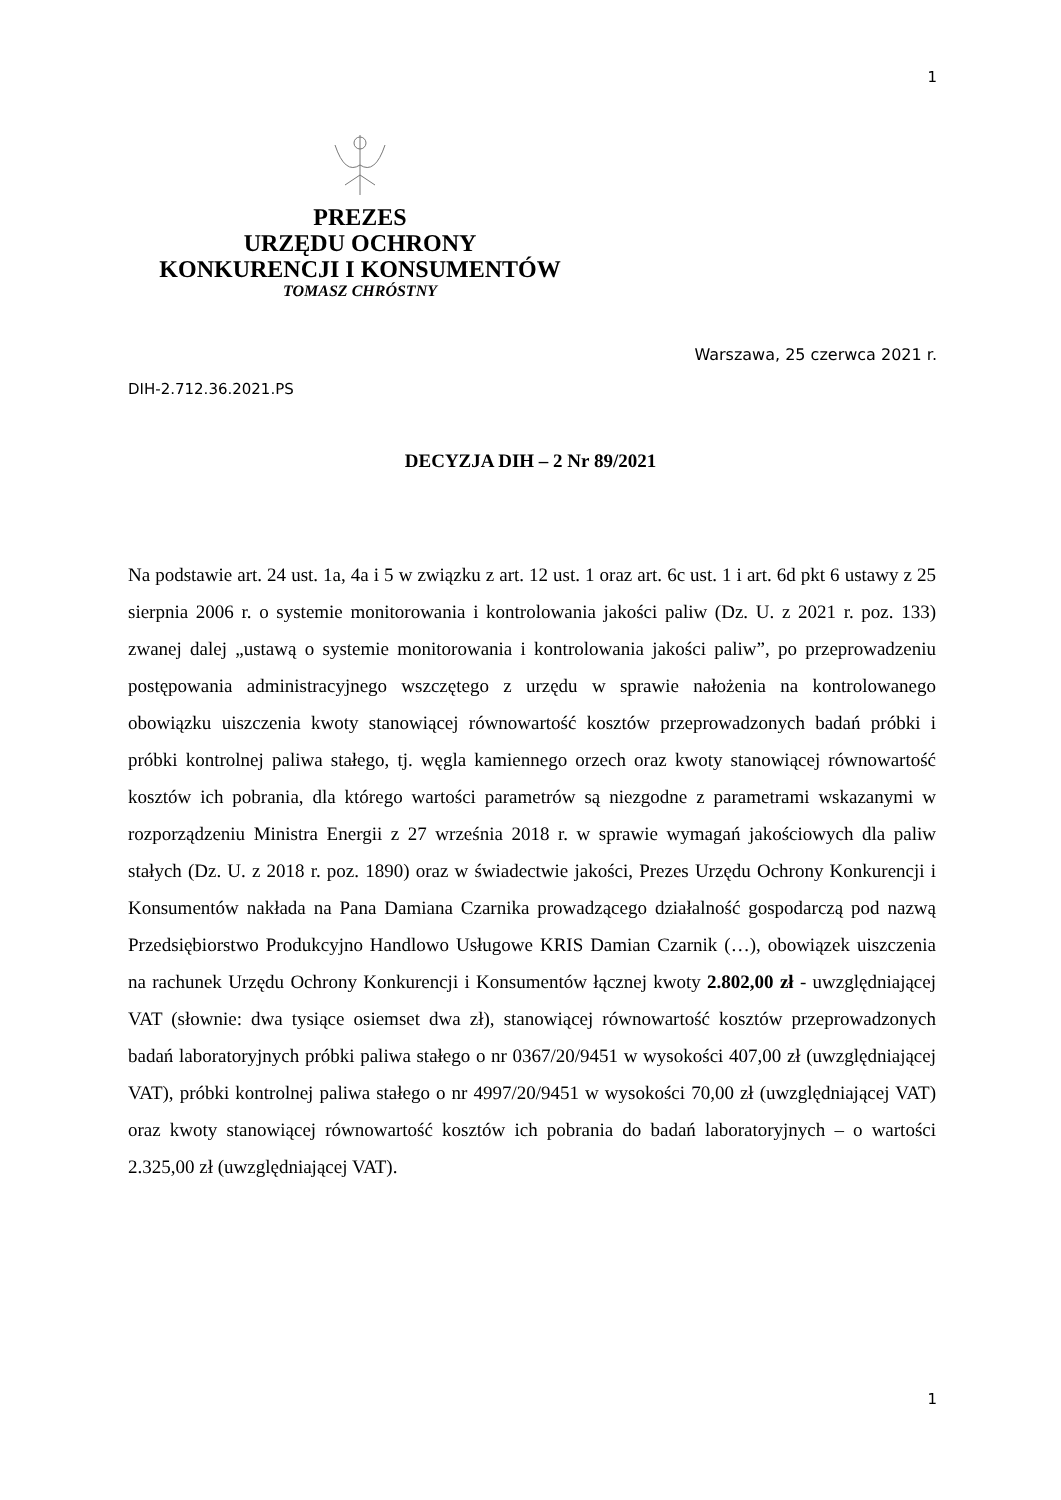1
PREZES
URZĘDU OCHRONY
KONKURENCJI I KONSUMENTÓW
TOMASZ CHRÓSTNY
Warszawa, 25 czerwca 2021 r.
DIH-2.712.36.2021.PS
DECYZJA DIH – 2 Nr 89/2021
Na podstawie art. 24 ust. 1a, 4a i 5 w związku z art. 12 ust. 1 oraz art. 6c ust. 1 i art. 6d pkt 6 ustawy z 25 sierpnia 2006 r. o systemie monitorowania i kontrolowania jakości paliw (Dz. U. z 2021 r. poz. 133) zwanej dalej „ustawą o systemie monitorowania i kontrolowania jakości paliw”, po przeprowadzeniu postępowania administracyjnego wszczętego z urzędu w sprawie nałożenia na kontrolowanego obowiązku uiszczenia kwoty stanowiącej równowartość kosztów przeprowadzonych badań próbki i próbki kontrolnej paliwa stałego, tj. węgla kamiennego orzech oraz kwoty stanowiącej równowartość kosztów ich pobrania, dla którego wartości parametrów są niezgodne z parametrami wskazanymi w rozporządzeniu Ministra Energii z 27 września 2018 r. w sprawie wymagań jakościowych dla paliw stałych (Dz. U. z 2018 r. poz. 1890) oraz w świadectwie jakości, Prezes Urzędu Ochrony Konkurencji i Konsumentów nakłada na Pana Damiana Czarnika prowadzącego działalność gospodarczą pod nazwą Przedsiębiorstwo Produkcyjno Handlowo Usługowe KRIS Damian Czarnik (…), obowiązek uiszczenia na rachunek Urzędu Ochrony Konkurencji i Konsumentów łącznej kwoty 2.802,00 zł - uwzględniającej VAT (słownie: dwa tysiące osiemset dwa zł), stanowiącej równowartość kosztów przeprowadzonych badań laboratoryjnych próbki paliwa stałego o nr 0367/20/9451 w wysokości 407,00 zł (uwzględniającej VAT), próbki kontrolnej paliwa stałego o nr 4997/20/9451 w wysokości 70,00 zł (uwzględniającej VAT) oraz kwoty stanowiącej równowartość kosztów ich pobrania do badań laboratoryjnych – o wartości 2.325,00 zł (uwzględniającej VAT).
1